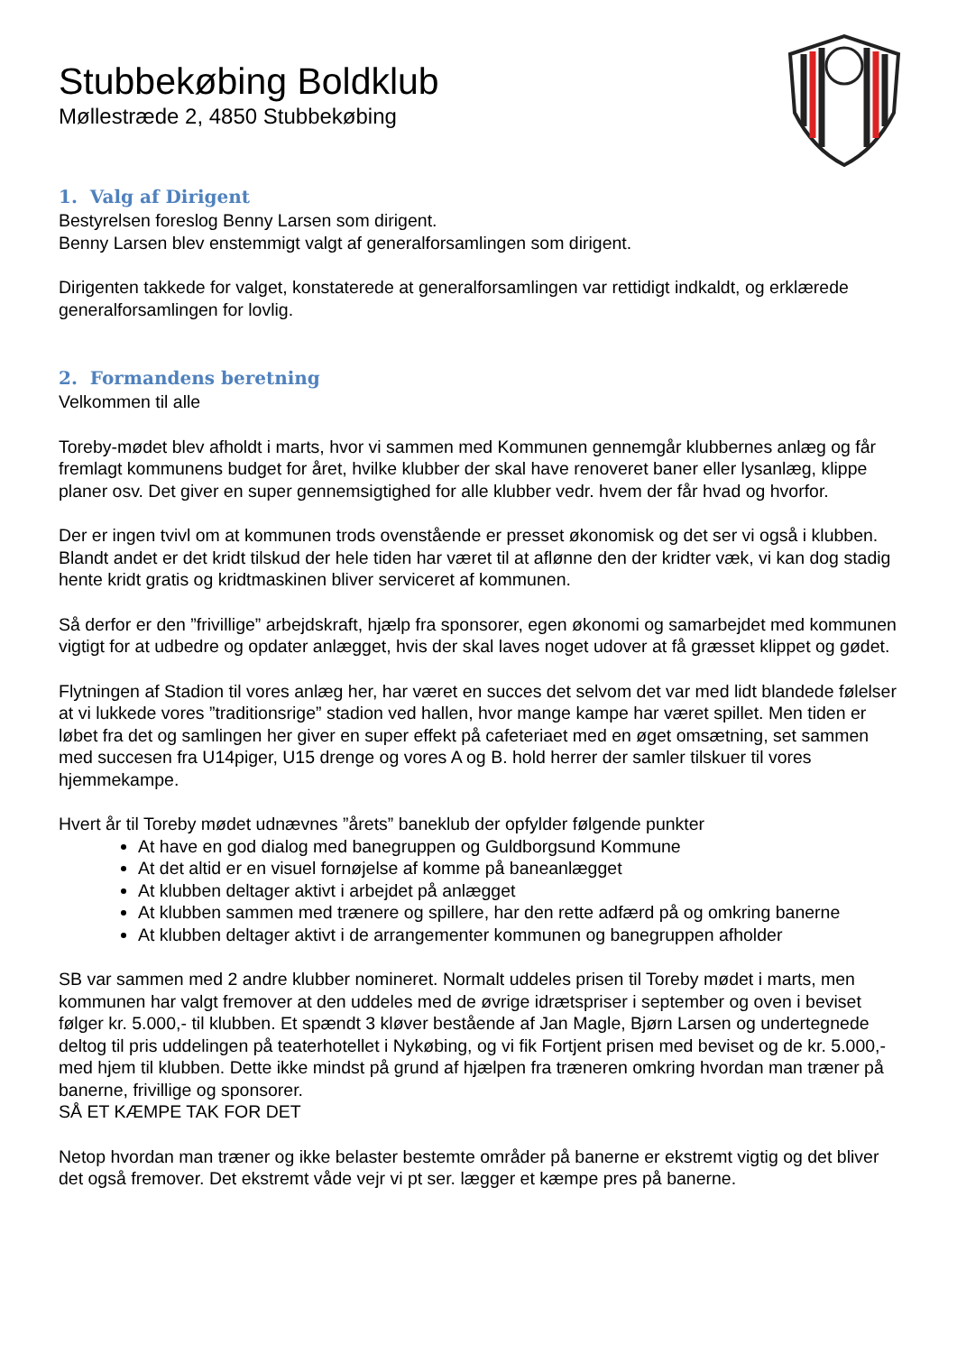Stubbekøbing Boldklub
Møllestræde 2, 4850 Stubbekøbing
1. Valg af Dirigent
Bestyrelsen foreslog Benny Larsen som dirigent.
Benny Larsen blev enstemmigt valgt af generalforsamlingen som dirigent.
Dirigenten takkede for valget, konstaterede at generalforsamlingen var rettidigt indkaldt, og erklærede generalforsamlingen for lovlig.
2. Formandens beretning
Velkommen til alle
Toreby-mødet blev afholdt i marts, hvor vi sammen med Kommunen gennemgår klubbernes anlæg og får fremlagt kommunens budget for året, hvilke klubber der skal have renoveret baner eller lysanlæg, klippe planer osv. Det giver en super gennemsigtighed for alle klubber vedr. hvem der får hvad og hvorfor.
Der er ingen tvivl om at kommunen trods ovenstående er presset økonomisk og det ser vi også i klubben. Blandt andet er det kridt tilskud der hele tiden har været til at aflønne den der kridter væk, vi kan dog stadig hente kridt gratis og kridtmaskinen bliver serviceret af kommunen.
Så derfor er den ”frivillige” arbejdskraft, hjælp fra sponsorer, egen økonomi og samarbejdet med kommunen vigtigt for at udbedre og opdater anlægget, hvis der skal laves noget udover at få græsset klippet og gødet.
Flytningen af Stadion til vores anlæg her, har været en succes det selvom det var med lidt blandede følelser at vi lukkede vores ”traditionsrige” stadion ved hallen, hvor mange kampe har været spillet. Men tiden er løbet fra det og samlingen her giver en super effekt på cafeteriaet med en øget omsætning, set sammen med succesen fra U14piger, U15 drenge og vores A og B. hold herrer der samler tilskuer til vores hjemmekampe.
Hvert år til Toreby mødet udnævnes ”årets” baneklub der opfylder følgende punkter
At have en god dialog med banegruppen og Guldborgsund Kommune
At det altid er en visuel fornøjelse af komme på baneanlægget
At klubben deltager aktivt i arbejdet på anlægget
At klubben sammen med trænere og spillere, har den rette adfærd på og omkring banerne
At klubben deltager aktivt i de arrangementer kommunen og banegruppen afholder
SB var sammen med 2 andre klubber nomineret. Normalt uddeles prisen til Toreby mødet i marts, men kommunen har valgt fremover at den uddeles med de øvrige idrætspriser i september og oven i beviset følger kr. 5.000,- til klubben. Et spændt 3 kløver bestående af Jan Magle, Bjørn Larsen og undertegnede deltog til pris uddelingen på teaterhotellet i Nykøbing, og vi fik Fortjent prisen med beviset og de kr. 5.000,- med hjem til klubben. Dette ikke mindst på grund af hjælpen fra træneren omkring hvordan man træner på banerne, frivillige og sponsorer.
SÅ ET KÆMPE TAK FOR DET
Netop hvordan man træner og ikke belaster bestemte områder på banerne er ekstremt vigtig og det bliver det også fremover. Det ekstremt våde vejr vi pt ser. lægger et kæmpe pres på banerne.